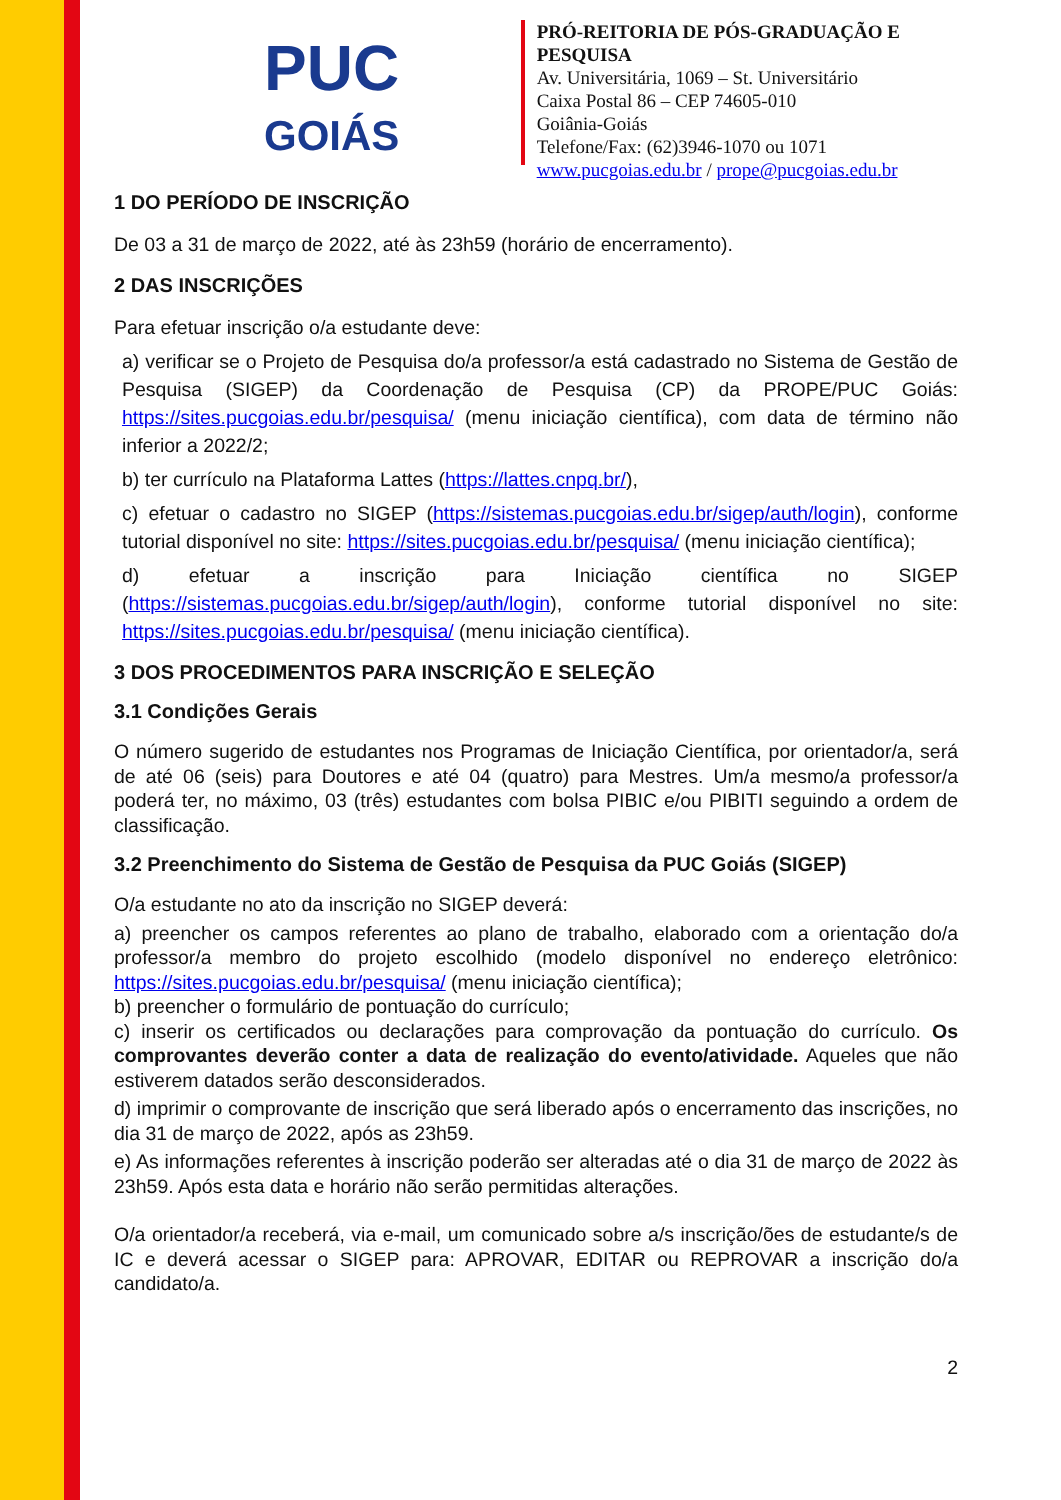PUC
GOIÁS
PRÓ-REITORIA DE PÓS-GRADUAÇÃO E PESQUISA
Av. Universitária, 1069 – St. Universitário
Caixa Postal 86 – CEP 74605-010
Goiânia-Goiás
Telefone/Fax: (62)3946-1070 ou 1071
www.pucgoias.edu.br / prope@pucgoias.edu.br
1 DO PERÍODO DE INSCRIÇÃO
De 03 a 31 de março de 2022, até às 23h59 (horário de encerramento).
2 DAS INSCRIÇÕES
Para efetuar inscrição o/a estudante deve:
a) verificar se o Projeto de Pesquisa do/a professor/a está cadastrado no Sistema de Gestão de Pesquisa (SIGEP) da Coordenação de Pesquisa (CP) da PROPE/PUC Goiás: https://sites.pucgoias.edu.br/pesquisa/ (menu iniciação científica), com data de término não inferior a 2022/2;
b) ter currículo na Plataforma Lattes (https://lattes.cnpq.br/),
c) efetuar o cadastro no SIGEP (https://sistemas.pucgoias.edu.br/sigep/auth/login), conforme tutorial disponível no site: https://sites.pucgoias.edu.br/pesquisa/ (menu iniciação científica);
d) efetuar a inscrição para Iniciação científica no SIGEP (https://sistemas.pucgoias.edu.br/sigep/auth/login), conforme tutorial disponível no site: https://sites.pucgoias.edu.br/pesquisa/ (menu iniciação científica).
3 DOS PROCEDIMENTOS PARA INSCRIÇÃO E SELEÇÃO
3.1 Condições Gerais
O número sugerido de estudantes nos Programas de Iniciação Científica, por orientador/a, será de até 06 (seis) para Doutores e até 04 (quatro) para Mestres. Um/a mesmo/a professor/a poderá ter, no máximo, 03 (três) estudantes com bolsa PIBIC e/ou PIBITI seguindo a ordem de classificação.
3.2 Preenchimento do Sistema de Gestão de Pesquisa da PUC Goiás (SIGEP)
O/a estudante no ato da inscrição no SIGEP deverá:
a) preencher os campos referentes ao plano de trabalho, elaborado com a orientação do/a professor/a membro do projeto escolhido (modelo disponível no endereço eletrônico: https://sites.pucgoias.edu.br/pesquisa/ (menu iniciação científica);
b) preencher o formulário de pontuação do currículo;
c) inserir os certificados ou declarações para comprovação da pontuação do currículo. Os comprovantes deverão conter a data de realização do evento/atividade. Aqueles que não estiverem datados serão desconsiderados.
d) imprimir o comprovante de inscrição que será liberado após o encerramento das inscrições, no dia 31 de março de 2022, após as 23h59.
e) As informações referentes à inscrição poderão ser alteradas até o dia 31 de março de 2022 às 23h59. Após esta data e horário não serão permitidas alterações.
O/a orientador/a receberá, via e-mail, um comunicado sobre a/s inscrição/ões de estudante/s de IC e deverá acessar o SIGEP para: APROVAR, EDITAR ou REPROVAR a inscrição do/a candidato/a.
2